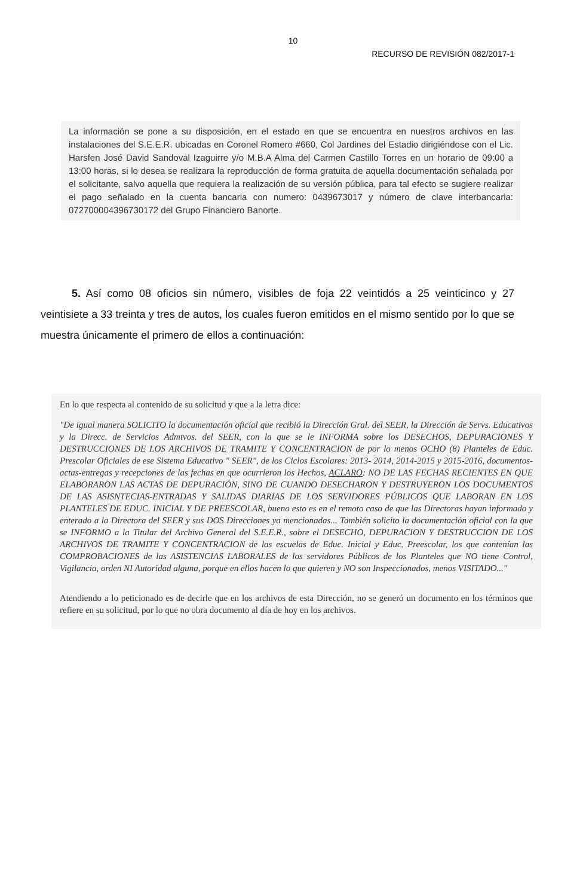10
RECURSO DE REVISIÓN 082/2017-1
La información se pone a su disposición, en el estado en que se encuentra en nuestros archivos en las instalaciones del S.E.E.R. ubicadas en Coronel Romero #660, Col Jardines del Estadio dirigiéndose con el Lic. Harsfen José David Sandoval Izaguirre y/o M.B.A Alma del Carmen Castillo Torres en un horario de 09:00 a 13:00 horas, si lo desea se realizara la reproducción de forma gratuita de aquella documentación señalada por el solicitante, salvo aquella que requiera la realización de su versión pública, para tal efecto se sugiere realizar el pago señalado en la cuenta bancaria con numero: 0439673017 y número de clave interbancaria: 072700004396730172 del Grupo Financiero Banorte.
5. Así como 08 oficios sin número, visibles de foja 22 veintidós a 25 veinticinco y 27 veintisiete a 33 treinta y tres de autos, los cuales fueron emitidos en el mismo sentido por lo que se muestra únicamente el primero de ellos a continuación:
En lo que respecta al contenido de su solicitud y que a la letra dice:
"De igual manera SOLICITO la documentación oficial que recibió la Dirección Gral. del SEER, la Dirección de Servs. Educativos y la Direcc. de Servicios Admtvos. del SEER, con la que se le INFORMA sobre los DESECHOS, DEPURACIONES Y DESTRUCCIONES DE LOS ARCHIVOS DE TRAMITE Y CONCENTRACION de por lo menos OCHO (8) Planteles de Educ. Prescolar Oficiales de ese Sistema Educativo " SEER", de los Ciclos Escolares: 2013- 2014, 2014-2015 y 2015-2016, documentos-actas-entregas y recepciones de las fechas en que ocurrieron los Hechos, ACLARO: NO DE LAS FECHAS RECIENTES EN QUE ELABORARON LAS ACTAS DE DEPURACIÓN, SINO DE CUANDO DESECHARON Y DESTRUYERON LOS DOCUMENTOS DE LAS ASISNTECIAS-ENTRADAS Y SALIDAS DIARIAS DE LOS SERVIDORES PÚBLICOS QUE LABORAN EN LOS PLANTELES DE EDUC. INICIAL Y DE PREESCOLAR, bueno esto es en el remoto caso de que las Directoras hayan informado y enterado a la Directora del SEER y sus DOS Direcciones ya mencionadas... También solicito la documentación oficial con la que se INFORMO a la Titular del Archivo General del S.E.E.R., sobre el DESECHO, DEPURACION Y DESTRUCCION DE LOS ARCHIVOS DE TRAMITE Y CONCENTRACION de las escuelas de Educ. Inicial y Educ. Preescolar, los que contenían las COMPROBACIONES de las ASISTENCIAS LABORALES de los servidores Públicos de los Planteles que NO tiene Control, Vigilancia, orden NI Autoridad alguna, porque en ellos hacen lo que quieren y NO son Inspeccionados, menos VISITADO..."
Atendiendo a lo peticionado es de decirle que en los archivos de esta Dirección, no se generó un documento en los términos que refiere en su solicitud, por lo que no obra documento al día de hoy en los archivos.